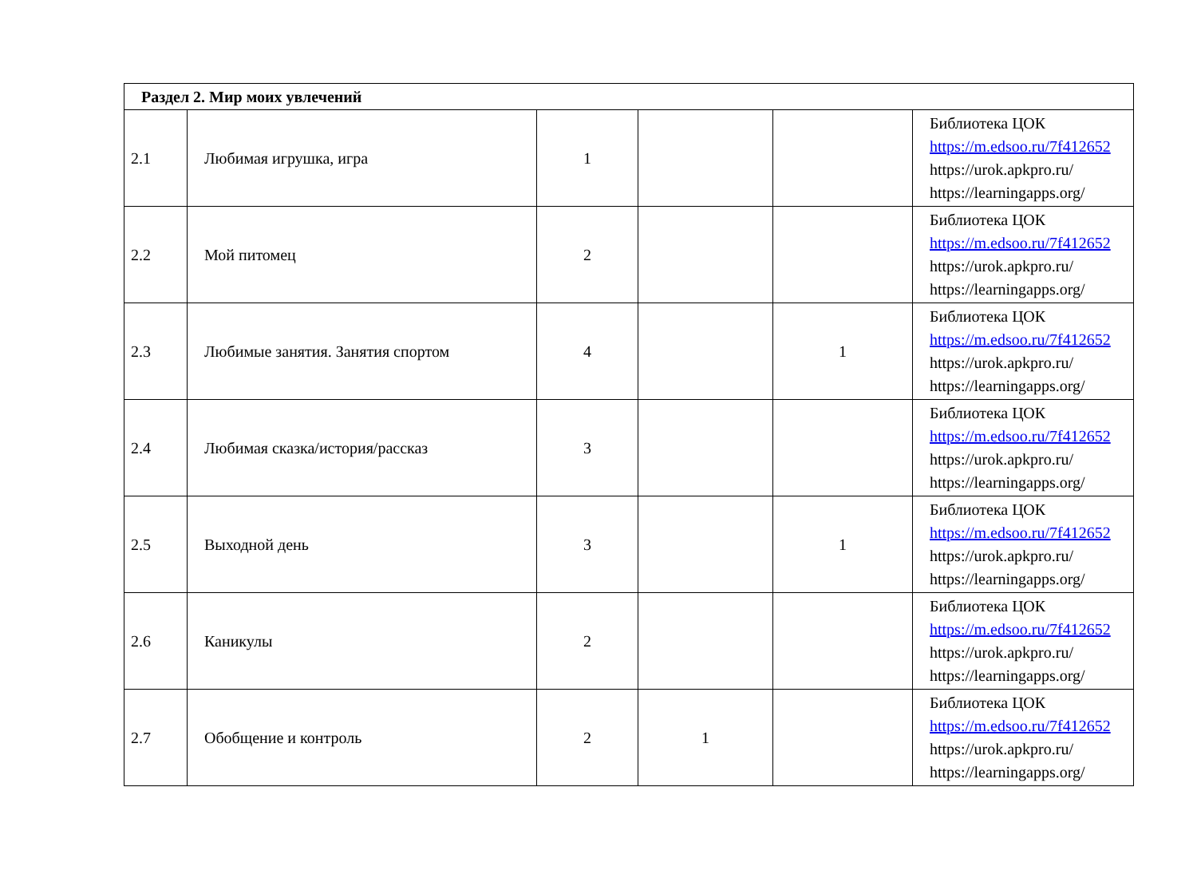| Раздел 2. Мир моих увлечений | | | | | |
| 2.1 | Любимая игрушка, игра | 1 | | | Библиотека ЦОК https://m.edsoo.ru/7f412652 https://urok.apkpro.ru/ https://learningapps.org/ |
| 2.2 | Мой питомец | 2 | | | Библиотека ЦОК https://m.edsoo.ru/7f412652 https://urok.apkpro.ru/ https://learningapps.org/ |
| 2.3 | Любимые занятия. Занятия спортом | 4 | | 1 | Библиотека ЦОК https://m.edsoo.ru/7f412652 https://urok.apkpro.ru/ https://learningapps.org/ |
| 2.4 | Любимая сказка/история/рассказ | 3 | | | Библиотека ЦОК https://m.edsoo.ru/7f412652 https://urok.apkpro.ru/ https://learningapps.org/ |
| 2.5 | Выходной день | 3 | | 1 | Библиотека ЦОК https://m.edsoo.ru/7f412652 https://urok.apkpro.ru/ https://learningapps.org/ |
| 2.6 | Каникулы | 2 | | | Библиотека ЦОК https://m.edsoo.ru/7f412652 https://urok.apkpro.ru/ https://learningapps.org/ |
| 2.7 | Обобщение и контроль | 2 | 1 | | Библиотека ЦОК https://m.edsoo.ru/7f412652 https://urok.apkpro.ru/ https://learningapps.org/ |